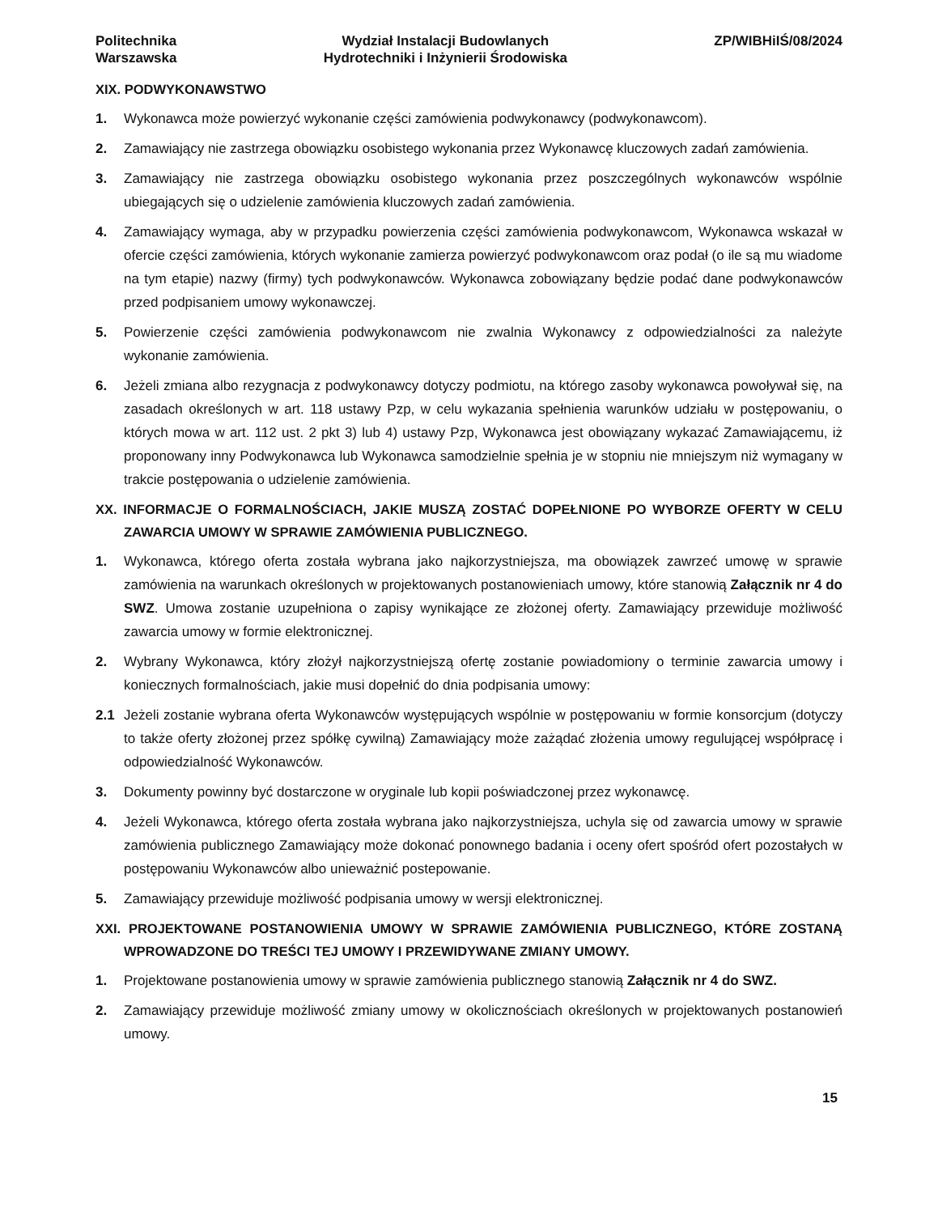Politechnika
Warszawska
Wydział Instalacji Budowlanych
Hydrotechniki i Inżynierii Środowiska
ZP/WIBHiIŚ/08/2024
XIX. PODWYKONAWSTWO
1. Wykonawca może powierzyć wykonanie części zamówienia podwykonawcy (podwykonawcom).
2. Zamawiający nie zastrzega obowiązku osobistego wykonania przez Wykonawcę kluczowych zadań zamówienia.
3. Zamawiający nie zastrzega obowiązku osobistego wykonania przez poszczególnych wykonawców wspólnie ubiegających się o udzielenie zamówienia kluczowych zadań zamówienia.
4. Zamawiający wymaga, aby w przypadku powierzenia części zamówienia podwykonawcom, Wykonawca wskazał w ofercie części zamówienia, których wykonanie zamierza powierzyć podwykonawcom oraz podał (o ile są mu wiadome na tym etapie) nazwy (firmy) tych podwykonawców. Wykonawca zobowiązany będzie podać dane podwykonawców przed podpisaniem umowy wykonawczej.
5. Powierzenie części zamówienia podwykonawcom nie zwalnia Wykonawcy z odpowiedzialności za należyte wykonanie zamówienia.
6. Jeżeli zmiana albo rezygnacja z podwykonawcy dotyczy podmiotu, na którego zasoby wykonawca powoływał się, na zasadach określonych w art. 118 ustawy Pzp, w celu wykazania spełnienia warunków udziału w postępowaniu, o których mowa w art. 112 ust. 2 pkt 3) lub 4) ustawy Pzp, Wykonawca jest obowiązany wykazać Zamawiającemu, iż proponowany inny Podwykonawca lub Wykonawca samodzielnie spełnia je w stopniu nie mniejszym niż wymagany w trakcie postępowania o udzielenie zamówienia.
XX. INFORMACJE O FORMALNOŚCIACH, JAKIE MUSZĄ ZOSTAĆ DOPEŁNIONE PO WYBORZE OFERTY W CELU ZAWARCIA UMOWY W SPRAWIE ZAMÓWIENIA PUBLICZNEGO.
1. Wykonawca, którego oferta została wybrana jako najkorzystniejsza, ma obowiązek zawrzeć umowę w sprawie zamówienia na warunkach określonych w projektowanych postanowieniach umowy, które stanowią Załącznik nr 4 do SWZ. Umowa zostanie uzupełniona o zapisy wynikające ze złożonej oferty. Zamawiający przewiduje możliwość zawarcia umowy w formie elektronicznej.
2. Wybrany Wykonawca, który złożył najkorzystniejszą ofertę zostanie powiadomiony o terminie zawarcia umowy i koniecznych formalnościach, jakie musi dopełnić do dnia podpisania umowy:
2.1 Jeżeli zostanie wybrana oferta Wykonawców występujących wspólnie w postępowaniu w formie konsorcjum (dotyczy to także oferty złożonej przez spółkę cywilną) Zamawiający może zażądać złożenia umowy regulującej współpracę i odpowiedzialność Wykonawców.
3. Dokumenty powinny być dostarczone w oryginale lub kopii poświadczonej przez wykonawcę.
4. Jeżeli Wykonawca, którego oferta została wybrana jako najkorzystniejsza, uchyla się od zawarcia umowy w sprawie zamówienia publicznego Zamawiający może dokonać ponownego badania i oceny ofert spośród ofert pozostałych w postępowaniu Wykonawców albo unieważnić postepowanie.
5. Zamawiający przewiduje możliwość podpisania umowy w wersji elektronicznej.
XXI. PROJEKTOWANE POSTANOWIENIA UMOWY W SPRAWIE ZAMÓWIENIA PUBLICZNEGO, KTÓRE ZOSTANĄ WPROWADZONE DO TREŚCI TEJ UMOWY I PRZEWIDYWANE ZMIANY UMOWY.
1. Projektowane postanowienia umowy w sprawie zamówienia publicznego stanowią Załącznik nr 4 do SWZ.
2. Zamawiający przewiduje możliwość zmiany umowy w okolicznościach określonych w projektowanych postanowień umowy.
15